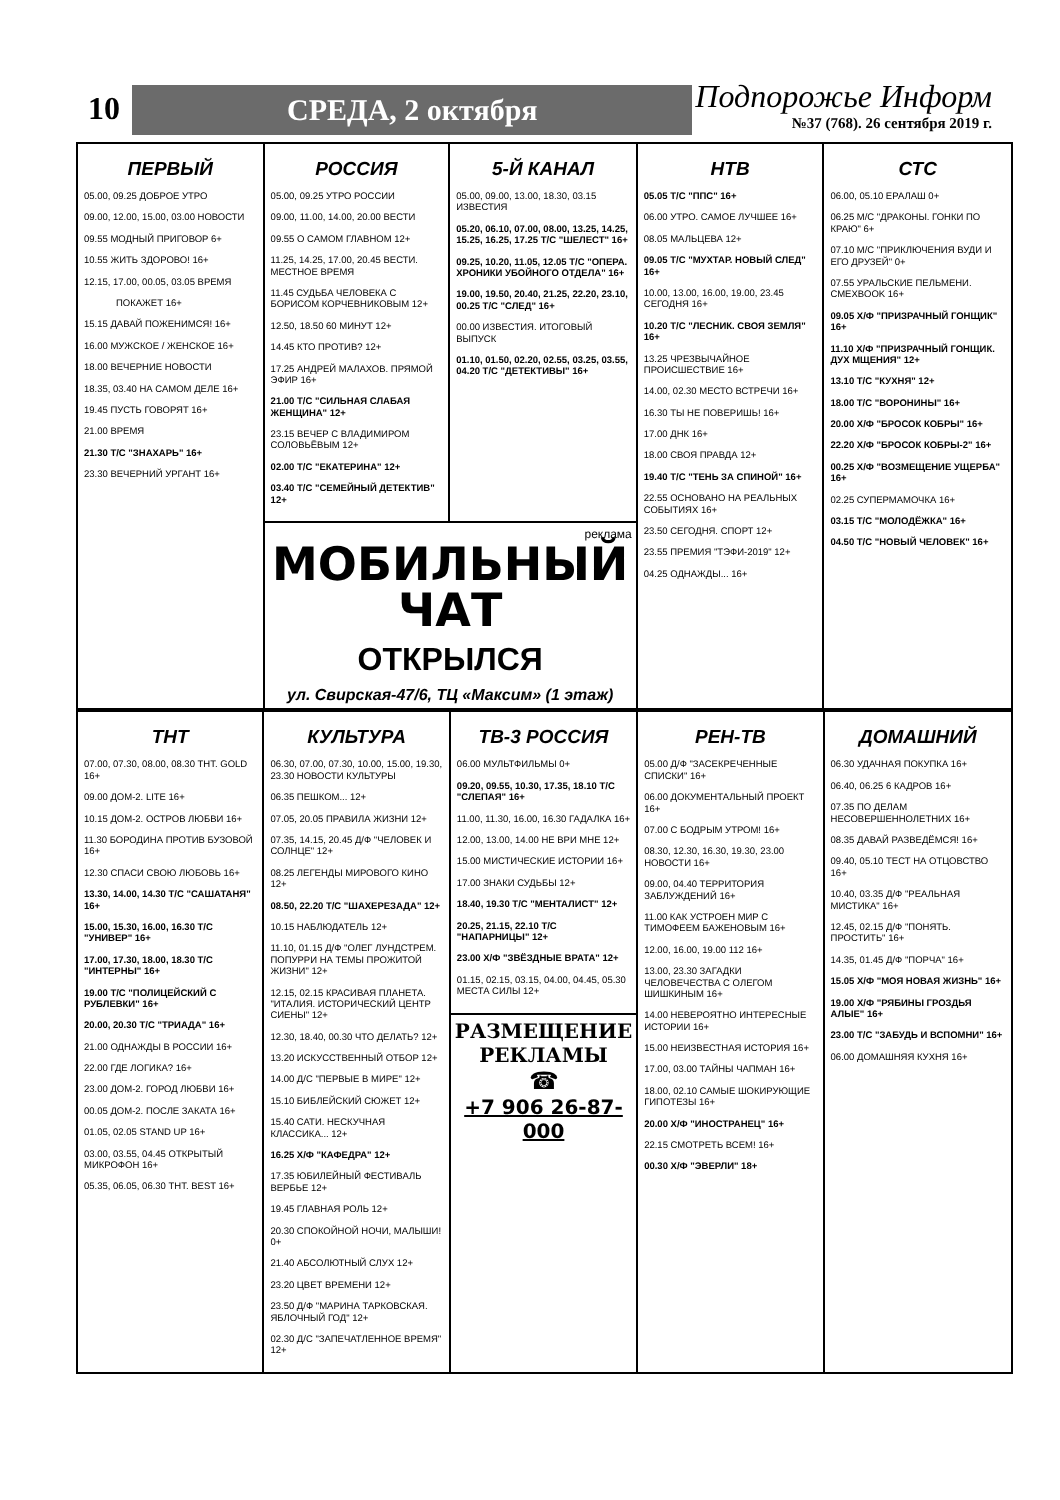10 СРЕДА, 2 октября
Подпорожье Информ
№37 (768). 26 сентября 2019 г.
ПЕРВЫЙ
05.00, 09.25 ДОБРОЕ УТРО
09.00, 12.00, 15.00, 03.00 НОВОСТИ
09.55 МОДНЫЙ ПРИГОВОР 6+
10.55 ЖИТЬ ЗДОРОВО! 16+
12.15, 17.00, 00.05, 03.05 ВРЕМЯ
ПОКАЖЕТ 16+
15.15 ДАВАЙ ПОЖЕНИМСЯ! 16+
16.00 МУЖСКОЕ / ЖЕНСКОЕ 16+
18.00 ВЕЧЕРНИЕ НОВОСТИ
18.35, 03.40 НА САМОМ ДЕЛЕ 16+
19.45 ПУСТЬ ГОВОРЯТ 16+
21.00 ВРЕМЯ
21.30 Т/С "ЗНАХАРЬ" 16+
23.30 ВЕЧЕРНИЙ УРГАНТ 16+
РОССИЯ
05.00, 09.25 УТРО РОССИИ
09.00, 11.00, 14.00, 20.00 ВЕСТИ
09.55 О САМОМ ГЛАВНОМ 12+
11.25, 14.25, 17.00, 20.45 ВЕСТИ. МЕСТНОЕ ВРЕМЯ
11.45 СУДЬБА ЧЕЛОВЕКА С БОРИСОМ КОРЧЕВНИКОВЫМ 12+
12.50, 18.50 60 МИНУТ 12+
14.45 КТО ПРОТИВ? 12+
17.25 АНДРЕЙ МАЛАХОВ. ПРЯМОЙ ЭФИР 16+
21.00 Т/С "СИЛЬНАЯ СЛАБАЯ ЖЕНЩИНА" 12+
23.15 ВЕЧЕР С ВЛАДИМИРОМ СОЛОВЬЁВЫМ 12+
02.00 Т/С "ЕКАТЕРИНА" 12+
03.40 Т/С "СЕМЕЙНЫЙ ДЕТЕКТИВ" 12+
5-Й КАНАЛ
05.00, 09.00, 13.00, 18.30, 03.15 ИЗВЕСТИЯ
05.20, 06.10, 07.00, 08.00, 13.25, 14.25, 15.25, 16.25, 17.25 Т/С "ШЕЛЕСТ" 16+
09.25, 10.20, 11.05, 12.05 Т/С "ОПЕРА. ХРОНИКИ УБОЙНОГО ОТДЕЛА" 16+
19.00, 19.50, 20.40, 21.25, 22.20, 23.10, 00.25 Т/С "СЛЕД" 16+
00.00 ИЗВЕСТИЯ. ИТОГОВЫЙ ВЫПУСК
01.10, 01.50, 02.20, 02.55, 03.25, 03.55, 04.20 Т/С "ДЕТЕКТИВЫ" 16+
реклама
МОБИЛЬНЫЙ ЧАТ
ОТКРЫЛСЯ
ул. Свирская-47/6, ТЦ «Максим» (1 этаж)
НТВ
05.05 Т/С "ППС" 16+
06.00 УТРО. САМОЕ ЛУЧШЕЕ 16+
08.05 МАЛЬЦЕВА 12+
09.05 Т/С "МУХТАР. НОВЫЙ СЛЕД" 16+
10.00, 13.00, 16.00, 19.00, 23.45 СЕГОДНЯ 16+
10.20 Т/С "ЛЕСНИК. СВОЯ ЗЕМЛЯ" 16+
13.25 ЧРЕЗВЫЧАЙНОЕ ПРОИСШЕСТВИЕ 16+
14.00, 02.30 МЕСТО ВСТРЕЧИ 16+
16.30 ТЫ НЕ ПОВЕРИШЬ! 16+
17.00 ДНК 16+
18.00 СВОЯ ПРАВДА 12+
19.40 Т/С "ТЕНЬ ЗА СПИНОЙ" 16+
22.55 ОСНОВАНО НА РЕАЛЬНЫХ СОБЫТИЯХ 16+
23.50 СЕГОДНЯ. СПОРТ 12+
23.55 ПРЕМИЯ "ТЭФИ-2019" 12+
04.25 ОДНАЖДЫ... 16+
СТС
06.00, 05.10 ЕРАЛАШ 0+
06.25 М/С "ДРАКОНЫ. ГОНКИ ПО КРАЮ" 6+
07.10 М/С "ПРИКЛЮЧЕНИЯ ВУДИ И ЕГО ДРУЗЕЙ" 0+
07.55 УРАЛЬСКИЕ ПЕЛЬМЕНИ. СМЕХBOOK 16+
09.05 Х/Ф "ПРИЗРАЧНЫЙ ГОНЩИК" 16+
11.10 Х/Ф "ПРИЗРАЧНЫЙ ГОНЩИК. ДУХ МЩЕНИЯ" 12+
13.10 Т/С "КУХНЯ" 12+
18.00 Т/С "ВОРОНИНЫ" 16+
20.00 Х/Ф "БРОСОК КОБРЫ" 16+
22.20 Х/Ф "БРОСОК КОБРЫ-2" 16+
00.25 Х/Ф "ВОЗМЕЩЕНИЕ УЩЕРБА" 16+
02.25 СУПЕРМАМОЧКА 16+
03.15 Т/С "МОЛОДЁЖКА" 16+
04.50 Т/С "НОВЫЙ ЧЕЛОВЕК" 16+
ТНТ
07.00, 07.30, 08.00, 08.30 ТНТ. GOLD 16+
09.00 ДОМ-2. LITE 16+
10.15 ДОМ-2. ОСТРОВ ЛЮБВИ 16+
11.30 БОРОДИНА ПРОТИВ БУЗОВОЙ 16+
12.30 СПАСИ СВОЮ ЛЮБОВЬ 16+
13.30, 14.00, 14.30 Т/С "САШАТАНЯ" 16+
15.00, 15.30, 16.00, 16.30 Т/С "УНИВЕР" 16+
17.00, 17.30, 18.00, 18.30 Т/С "ИНТЕРНЫ" 16+
19.00 Т/С "ПОЛИЦЕЙСКИЙ С РУБЛЕВКИ" 16+
20.00, 20.30 Т/С "ТРИАДА" 16+
21.00 ОДНАЖДЫ В РОССИИ 16+
22.00 ГДЕ ЛОГИКА? 16+
23.00 ДОМ-2. ГОРОД ЛЮБВИ 16+
00.05 ДОМ-2. ПОСЛЕ ЗАКАТА 16+
01.05, 02.05 STAND UP 16+
03.00, 03.55, 04.45 ОТКРЫТЫЙ МИКРОФОН 16+
05.35, 06.05, 06.30 ТНТ. BEST 16+
КУЛЬТУРА
06.30, 07.00, 07.30, 10.00, 15.00, 19.30, 23.30 НОВОСТИ КУЛЬТУРЫ
06.35 ПЕШКОМ... 12+
07.05, 20.05 ПРАВИЛА ЖИЗНИ 12+
07.35, 14.15, 20.45 Д/Ф "ЧЕЛОВЕК И СОЛНЦЕ" 12+
08.25 ЛЕГЕНДЫ МИРОВОГО КИНО 12+
08.50, 22.20 Т/С "ШАХЕРЕЗАДА" 12+
10.15 НАБЛЮДАТЕЛЬ 12+
11.10, 01.15 Д/Ф "ОЛЕГ ЛУНДСТРЕМ. ПОПУРРИ НА ТЕМЫ ПРОЖИТОЙ ЖИЗНИ" 12+
12.15, 02.15 КРАСИВАЯ ПЛАНЕТА. "ИТАЛИЯ. ИСТОРИЧЕСКИЙ ЦЕНТР СИЕНЫ" 12+
12.30, 18.40, 00.30 ЧТО ДЕЛАТЬ? 12+
13.20 ИСКУССТВЕННЫЙ ОТБОР 12+
14.00 Д/С "ПЕРВЫЕ В МИРЕ" 12+
15.10 БИБЛЕЙСКИЙ СЮЖЕТ 12+
15.40 САТИ. НЕСКУЧНАЯ КЛАССИКА... 12+
16.25 Х/Ф "КАФЕДРА" 12+
17.35 ЮБИЛЕЙНЫЙ ФЕСТИВАЛЬ ВЕРБЬЕ 12+
19.45 ГЛАВНАЯ РОЛЬ 12+
20.30 СПОКОЙНОЙ НОЧИ, МАЛЫШИ! 0+
21.40 АБСОЛЮТНЫЙ СЛУХ 12+
23.20 ЦВЕТ ВРЕМЕНИ 12+
23.50 Д/Ф "МАРИНА ТАРКОВСКАЯ. ЯБЛОЧНЫЙ ГОД" 12+
02.30 Д/С "ЗАПЕЧАТЛЕННОЕ ВРЕМЯ" 12+
ТВ-3 РОССИЯ
06.00 МУЛЬТФИЛЬМЫ 0+
09.20, 09.55, 10.30, 17.35, 18.10 Т/С "СЛЕПАЯ" 16+
11.00, 11.30, 16.00, 16.30 ГАДАЛКА 16+
12.00, 13.00, 14.00 НЕ ВРИ МНЕ 12+
15.00 МИСТИЧЕСКИЕ ИСТОРИИ 16+
17.00 ЗНАКИ СУДЬБЫ 12+
18.40, 19.30 Т/С "МЕНТАЛИСТ" 12+
20.25, 21.15, 22.10 Т/С "НАПАРНИЦЫ" 12+
23.00 Х/Ф "ЗВЁЗДНЫЕ ВРАТА" 12+
01.15, 02.15, 03.15, 04.00, 04.45, 05.30 МЕСТА СИЛЫ 12+
РАЗМЕЩЕНИЕ РЕКЛАМЫ
☎
+7 906 26-87-000
РЕН-ТВ
05.00 Д/Ф "ЗАСЕКРЕЧЕННЫЕ СПИСКИ" 16+
06.00 ДОКУМЕНТАЛЬНЫЙ ПРОЕКТ 16+
07.00 С БОДРЫМ УТРОМ! 16+
08.30, 12.30, 16.30, 19.30, 23.00 НОВОСТИ 16+
09.00, 04.40 ТЕРРИТОРИЯ ЗАБЛУЖДЕНИЙ 16+
11.00 КАК УСТРОЕН МИР С ТИМОФЕЕМ БАЖЕНОВЫМ 16+
12.00, 16.00, 19.00 112 16+
13.00, 23.30 ЗАГАДКИ ЧЕЛОВЕЧЕСТВА С ОЛЕГОМ ШИШКИНЫМ 16+
14.00 НЕВЕРОЯТНО ИНТЕРЕСНЫЕ ИСТОРИИ 16+
15.00 НЕИЗВЕСТНАЯ ИСТОРИЯ 16+
17.00, 03.00 ТАЙНЫ ЧАПМАН 16+
18.00, 02.10 САМЫЕ ШОКИРУЮЩИЕ ГИПОТЕЗЫ 16+
20.00 Х/Ф "ИНОСТРАНЕЦ" 16+
22.15 СМОТРЕТЬ ВСЕМ! 16+
00.30 Х/Ф "ЭВЕРЛИ" 18+
ДОМАШНИЙ
06.30 УДАЧНАЯ ПОКУПКА 16+
06.40, 06.25 6 КАДРОВ 16+
07.35 ПО ДЕЛАМ НЕСОВЕРШЕННОЛЕТНИХ 16+
08.35 ДАВАЙ РАЗВЕДЁМСЯ! 16+
09.40, 05.10 ТЕСТ НА ОТЦОВСТВО 16+
10.40, 03.35 Д/Ф "РЕАЛЬНАЯ МИСТИКА" 16+
12.45, 02.15 Д/Ф "ПОНЯТЬ. ПРОСТИТЬ" 16+
14.35, 01.45 Д/Ф "ПОРЧА" 16+
15.05 Х/Ф "МОЯ НОВАЯ ЖИЗНЬ" 16+
19.00 Х/Ф "РЯБИНЫ ГРОЗДЬЯ АЛЫЕ" 16+
23.00 Т/С "ЗАБУДЬ И ВСПОМНИ" 16+
06.00 ДОМАШНЯЯ КУХНЯ 16+